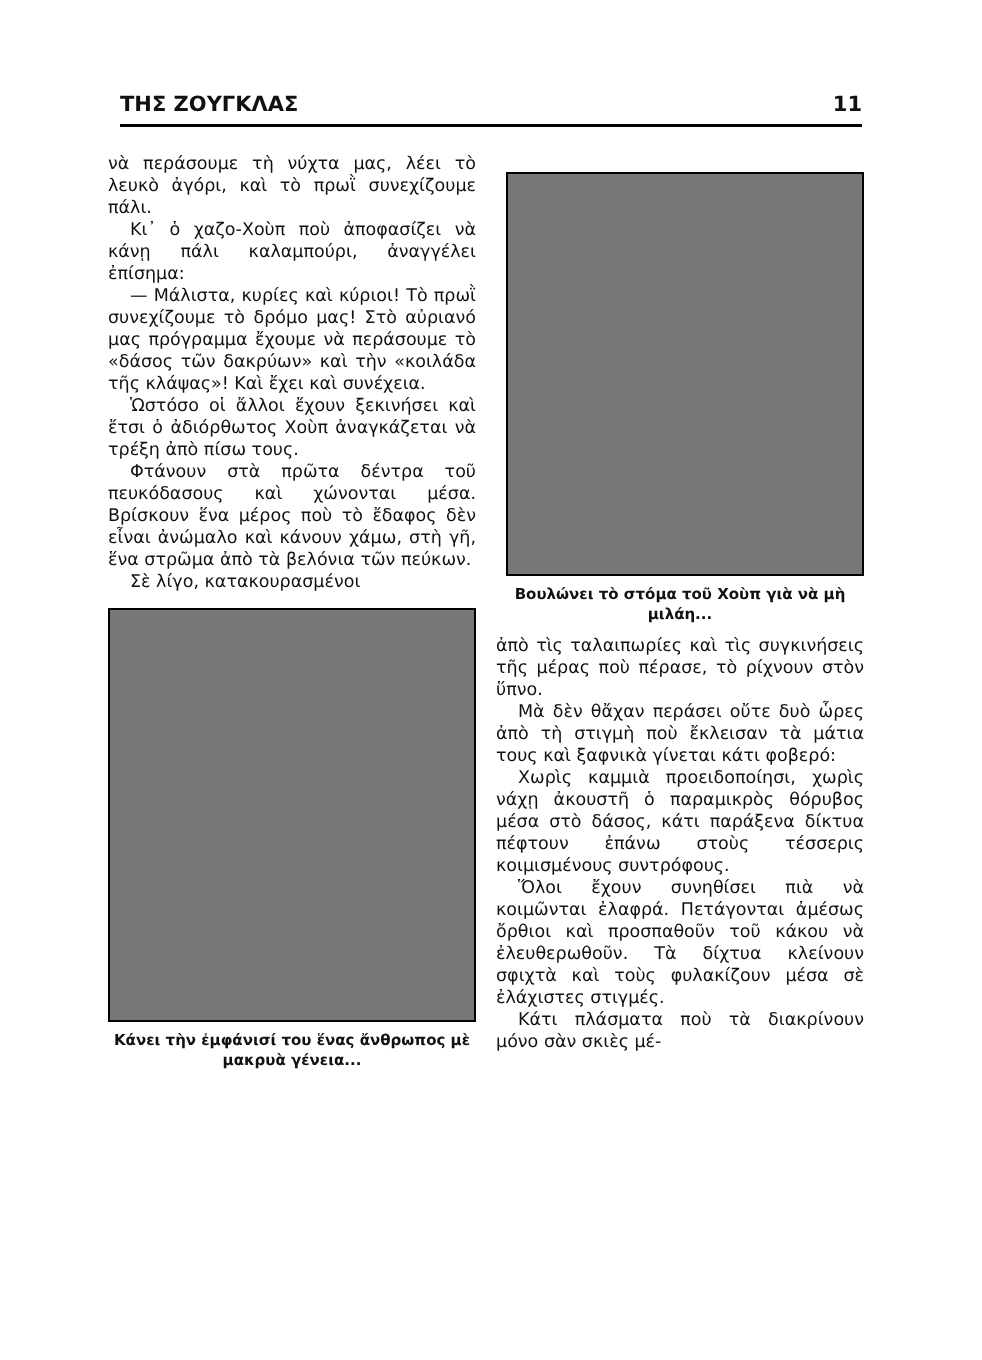ΤΗΣ ΖΟΥΓΚΛΑΣ 11
νὰ περάσουμε τὴ νύχτα μας, λέει τὸ λευκὸ ἀγόρι, καὶ τὸ πρωῒ συνεχίζουμε πάλι.
Κι᾽ ὁ χαζο-Χοὺπ ποὺ ἀποφασίζει νὰ κάνῃ πάλι καλαμπούρι, ἀναγγέλει ἐπίσημα:
— Μάλιστα, κυρίες καὶ κύριοι! Τὸ πρωῒ συνεχίζουμε τὸ δρόμο μας! Στὸ αὐριανό μας πρόγραμμα ἔχουμε νὰ περάσουμε τὸ «δάσος τῶν δακρύων» καὶ τὴν «κοιλάδα τῆς κλάψας»! Καὶ ἔχει καὶ συνέχεια.
Ὡστόσο οἱ ἄλλοι ἔχουν ξεκινήσει καὶ ἔτσι ὁ ἀδιόρθωτος Χοὺπ ἀναγκάζεται νὰ τρέξη ἀπὸ πίσω τους.
Φτάνουν στὰ πρῶτα δέντρα τοῦ πευκόδασους καὶ χώνονται μέσα. Βρίσκουν ἕνα μέρος ποὺ τὸ ἔδαφος δὲν εἶναι ἀνώμαλο καὶ κάνουν χάμω, στὴ γῆ, ἕνα στρῶμα ἀπὸ τὰ βελόνια τῶν πεύκων.
Σὲ λίγο, κατακουρασμένοι
Κάνει τὴν ἐμφάνισί του ἕνας ἄνθρωπος μὲ μακρυὰ γένεια...
Βουλώνει τὸ στόμα τοῦ Χοὺπ γιὰ νὰ μὴ μιλάη...
ἀπὸ τὶς ταλαιπωρίες καὶ τὶς συγκινήσεις τῆς μέρας ποὺ πέρασε, τὸ ρίχνουν στὸν ὕπνο.
Μὰ δὲν θἄχαν περάσει οὔτε δυὸ ὧρες ἀπὸ τὴ στιγμὴ ποὺ ἔκλεισαν τὰ μάτια τους καὶ ξαφνικὰ γίνεται κάτι φοβερό:
Χωρὶς καμμιὰ προειδοποίησι, χωρὶς νάχῃ ἀκουστῆ ὁ παραμικρὸς θόρυβος μέσα στὸ δάσος, κάτι παράξενα δίκτυα πέφτουν ἐπάνω στοὺς τέσσερις κοιμισμένους συντρόφους.
Ὅλοι ἔχουν συνηθίσει πιὰ νὰ κοιμῶνται ἐλαφρά. Πετάγονται ἀμέσως ὄρθιοι καὶ προσπαθοῦν τοῦ κάκου νὰ ἐλευθερωθοῦν. Τὰ δίχτυα κλείνουν σφιχτὰ καὶ τοὺς φυλακίζουν μέσα σὲ ἐλάχιστες στιγμές.
Κάτι πλάσματα ποὺ τὰ διακρίνουν μόνο σὰν σκιὲς μέ-